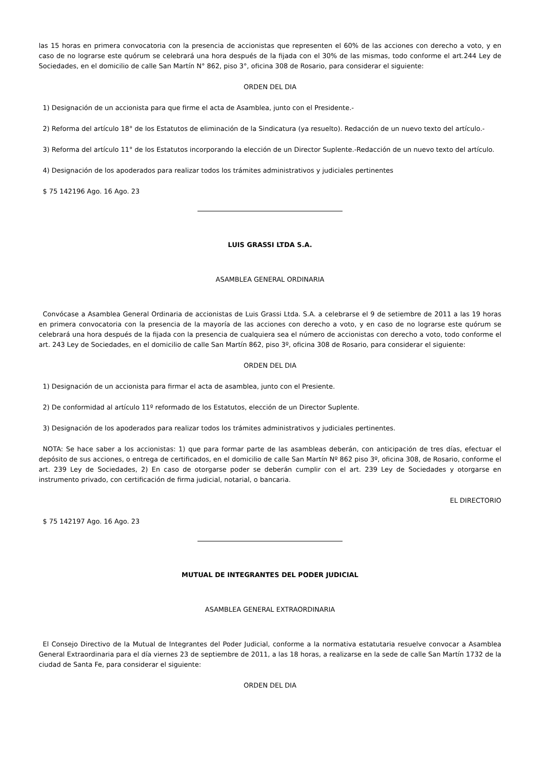las 15 horas en primera convocatoria con la presencia de accionistas que representen el 60% de las acciones con derecho a voto, y en caso de no lograrse este quórum se celebrará una hora después de la fijada con el 30% de las mismas, todo conforme el art.244 Ley de Sociedades, en el domicilio de calle San Martín N° 862, piso 3°, oficina 308 de Rosario, para considerar el siguiente:
ORDEN DEL DIA
1) Designación de un accionista para que firme el acta de Asamblea, junto con el Presidente.-
2) Reforma del artículo 18° de los Estatutos de eliminación de la Sindicatura (ya resuelto). Redacción de un nuevo texto del artículo.-
3) Reforma del artículo 11° de los Estatutos incorporando la elección de un Director Suplente.-Redacción de un nuevo texto del artículo.
4) Designación de los apoderados para realizar todos los trámites administrativos y judiciales pertinentes
$ 75 142196 Ago. 16 Ago. 23
LUIS GRASSI LTDA S.A.
ASAMBLEA GENERAL ORDINARIA
Convócase a Asamblea General Ordinaria de accionistas de Luis Grassi Ltda. S.A. a celebrarse el 9 de setiembre de 2011 a las 19 horas en primera convocatoria con la presencia de la mayoría de las acciones con derecho a voto, y en caso de no lograrse este quórum se celebrará una hora después de la fijada con la presencia de cualquiera sea el número de accionistas con derecho a voto, todo conforme el art. 243 Ley de Sociedades, en el domicilio de calle San Martín 862, piso 3º, oficina 308 de Rosario, para considerar el siguiente:
ORDEN DEL DIA
1) Designación de un accionista para firmar el acta de asamblea, junto con el Presiente.
2) De conformidad al artículo 11º reformado de los Estatutos, elección de un Director Suplente.
3) Designación de los apoderados para realizar todos los trámites administrativos y judiciales pertinentes.
NOTA: Se hace saber a los accionistas: 1) que para formar parte de las asambleas deberán, con anticipación de tres días, efectuar el depósito de sus acciones, o entrega de certificados, en el domicilio de calle San Martín Nº 862 piso 3º, oficina 308, de Rosario, conforme el art. 239 Ley de Sociedades, 2) En caso de otorgarse poder se deberán cumplir con el art. 239 Ley de Sociedades y otorgarse en instrumento privado, con certificación de firma judicial, notarial, o bancaria.
EL DIRECTORIO
$ 75 142197 Ago. 16 Ago. 23
MUTUAL DE INTEGRANTES DEL PODER JUDICIAL
ASAMBLEA GENERAL EXTRAORDINARIA
El Consejo Directivo de la Mutual de Integrantes del Poder Judicial, conforme a la normativa estatutaria resuelve convocar a Asamblea General Extraordinaria para el día viernes 23 de septiembre de 2011, a las 18 horas, a realizarse en la sede de calle San Martín 1732 de la ciudad de Santa Fe, para considerar el siguiente:
ORDEN DEL DIA